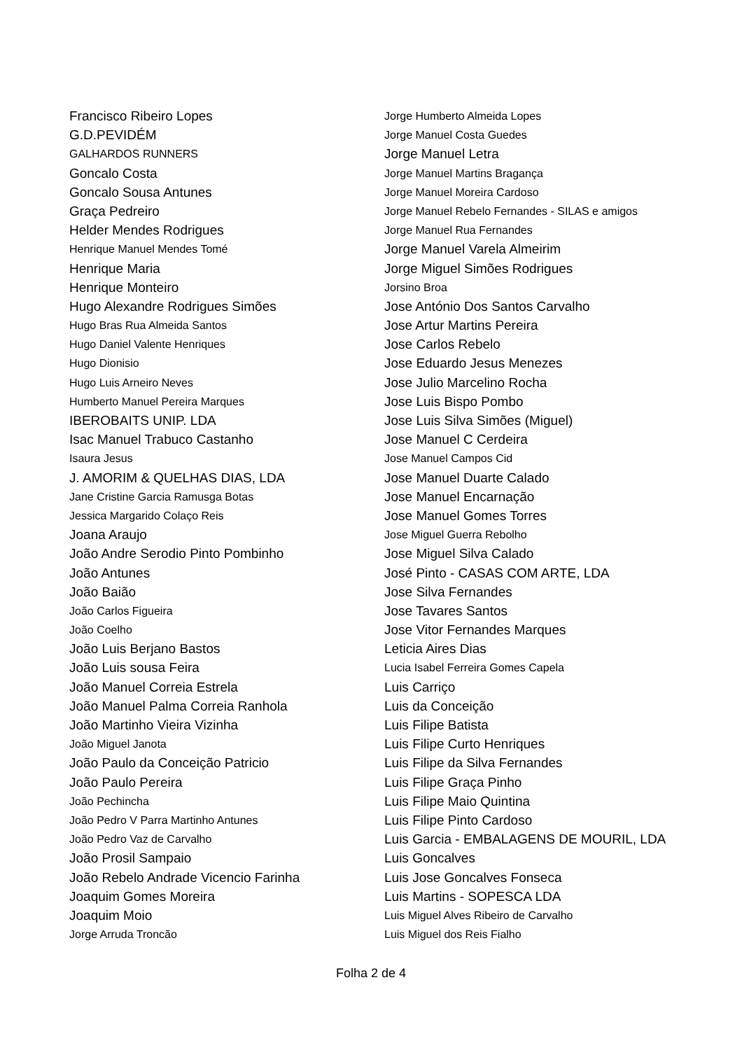Francisco Ribeiro Lopes
G.D.PEVIDÉM
GALHARDOS RUNNERS
Goncalo Costa
Goncalo Sousa Antunes
Graça Pedreiro
Helder Mendes Rodrigues
Henrique Manuel Mendes Tomé
Henrique Maria
Henrique Monteiro
Hugo Alexandre Rodrigues Simões
Hugo Bras Rua Almeida Santos
Hugo Daniel Valente Henriques
Hugo Dionisio
Hugo Luis Arneiro Neves
Humberto Manuel Pereira Marques
IBEROBAITS UNIP. LDA
Isac Manuel Trabuco Castanho
Isaura Jesus
J. AMORIM & QUELHAS DIAS, LDA
Jane Cristine Garcia Ramusga Botas
Jessica Margarido Colaço Reis
Joana Araujo
João Andre Serodio Pinto Pombinho
João Antunes
João Baião
João Carlos Figueira
João Coelho
João Luis Berjano Bastos
João Luis sousa Feira
João Manuel Correia Estrela
João Manuel Palma Correia Ranhola
João Martinho Vieira Vizinha
João Miguel Janota
João Paulo da Conceição Patricio
João Paulo Pereira
João Pechincha
João Pedro V Parra Martinho Antunes
João Pedro Vaz de Carvalho
João Prosil Sampaio
João Rebelo Andrade Vicencio Farinha
Joaquim Gomes Moreira
Joaquim Moio
Jorge Arruda Troncão
Jorge Humberto Almeida Lopes
Jorge Manuel Costa Guedes
Jorge Manuel Letra
Jorge Manuel Martins Bragança
Jorge Manuel Moreira Cardoso
Jorge Manuel Rebelo Fernandes - SILAS e amigos
Jorge Manuel Rua Fernandes
Jorge Manuel Varela Almeirim
Jorge Miguel Simões Rodrigues
Jorsino Broa
Jose António Dos Santos Carvalho
Jose Artur Martins Pereira
Jose Carlos Rebelo
Jose Eduardo Jesus Menezes
Jose Julio Marcelino Rocha
Jose Luis Bispo Pombo
Jose Luis Silva Simões (Miguel)
Jose Manuel C Cerdeira
Jose Manuel Campos Cid
Jose Manuel Duarte Calado
Jose Manuel Encarnação
Jose Manuel Gomes Torres
Jose Miguel Guerra Rebolho
Jose Miguel Silva Calado
José Pinto - CASAS COM ARTE, LDA
Jose Silva Fernandes
Jose Tavares Santos
Jose Vitor Fernandes Marques
Leticia Aires Dias
Lucia Isabel Ferreira Gomes Capela
Luis Carriço
Luis da Conceição
Luis Filipe Batista
Luis Filipe Curto Henriques
Luis Filipe da Silva Fernandes
Luis Filipe Graça Pinho
Luis Filipe Maio Quintina
Luis Filipe Pinto Cardoso
Luis Garcia - EMBALAGENS DE MOURIL, LDA
Luis Goncalves
Luis Jose Goncalves Fonseca
Luis Martins - SOPESCA LDA
Luis Miguel Alves Ribeiro de Carvalho
Luis Miguel dos Reis Fialho
Folha 2 de 4